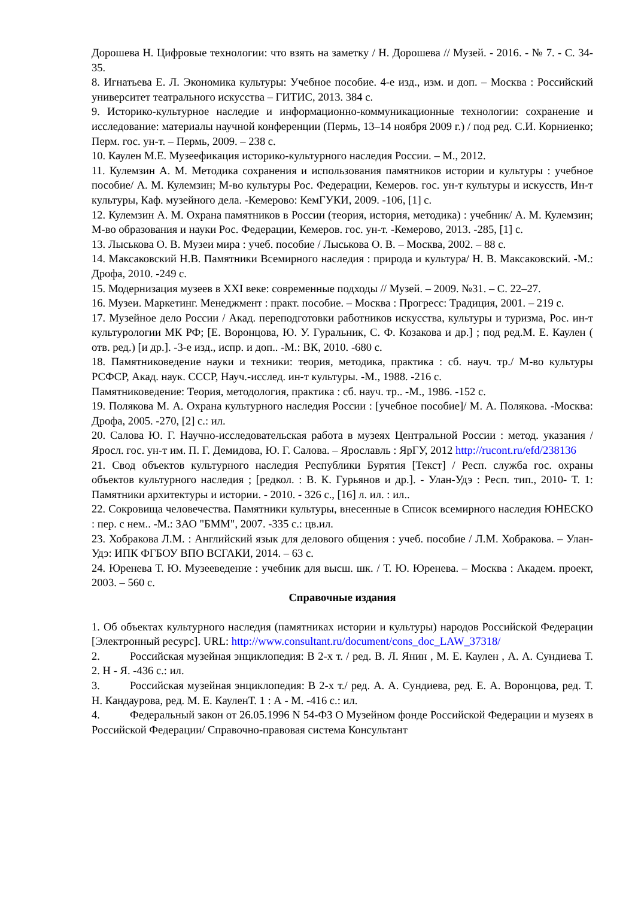Дорошева Н. Цифровые технологии: что взять на заметку / Н. Дорошева // Музей. - 2016. - № 7. - С. 34-35.
8. Игнатьева Е. Л. Экономика культуры: Учебное пособие. 4-е изд., изм. и доп. – Москва : Российский университет театрального искусства – ГИТИС, 2013. 384 с.
9. Историко-культурное наследие и информационно-коммуникационные технологии: сохранение и исследование: материалы научной конференции (Пермь, 13–14 ноября 2009 г.) / под ред. С.И. Корниенко; Перм. гос. ун-т. – Пермь, 2009. – 238 с.
10. Каулен М.Е. Музеефикация историко-культурного наследия России. – М., 2012.
11. Кулемзин А. М. Методика сохранения и использования памятников истории и культуры : учебное пособие/ А. М. Кулемзин; М-во культуры Рос. Федерации, Кемеров. гос. ун-т культуры и искусств, Ин-т культуры, Каф. музейного дела. -Кемерово: КемГУКИ, 2009. -106, [1] с.
12. Кулемзин А. М. Охрана памятников в России (теория, история, методика) : учебник/ А. М. Кулемзин; М-во образования и науки Рос. Федерации, Кемеров. гос. ун-т. -Кемерово, 2013. -285, [1] с.
13. Лыськова О. В. Музеи мира : учеб. пособие / Лыськова О. В. – Москва, 2002. – 88 с.
14. Максаковский Н.В. Памятники Всемирного наследия : природа и культура/ Н. В. Максаковский. -М.: Дрофа, 2010. -249 с.
15. Модернизация музеев в XXI веке: современные подходы // Музей. – 2009. №31. – С. 22–27.
16. Музеи. Маркетинг. Менеджмент : практ. пособие. – Москва : Прогресс: Традиция, 2001. – 219 с.
17. Музейное дело России / Акад. переподготовки работников искусства, культуры и туризма, Рос. ин-т культурологии МК РФ; [Е. Воронцова, Ю. У. Гуральник, С. Ф. Козакова и др.] ; под ред.М. Е. Каулен ( отв. ред.) [и др.]. -3-е изд., испр. и доп.. -М.: ВК, 2010. -680 с.
18. Памятниковедение науки и техники: теория, методика, практика : сб. науч. тр./ М-во культуры РСФСР, Акад. наук. СССР, Науч.-исслед. ин-т культуры. -М., 1988. -216 с.
Памятниковедение: Теория, методология, практика : сб. науч. тр.. -М., 1986. -152 с.
19. Полякова М. А. Охрана культурного наследия России : [учебное пособие]/ М. А. Полякова. -Москва: Дрофа, 2005. -270, [2] с.: ил.
20. Салова Ю. Г. Научно-исследовательская работа в музеях Центральной России : метод. указания / Яросл. гос. ун-т им. П. Г. Демидова, Ю. Г. Салова. – Ярославль : ЯрГУ, 2012 http://rucont.ru/efd/238136
21. Свод объектов культурного наследия Республики Бурятия [Текст] / Респ. служба гос. охраны объектов культурного наследия ; [редкол. : В. К. Гурьянов и др.]. - Улан-Удэ : Респ. тип., 2010- Т. 1: Памятники архитектуры и истории. - 2010. - 326 с., [16] л. ил. : ил..
22. Сокровища человечества. Памятники культуры, внесенные в Список всемирного наследия ЮНЕСКО : пер. с нем.. -М.: ЗАО "БММ", 2007. -335 с.: цв.ил.
23. Хобракова Л.М. : Английский язык для делового общения : учеб. пособие / Л.М. Хобракова. – Улан-Удэ: ИПК ФГБОУ ВПО ВСГАКИ, 2014. – 63 с.
24. Юренева Т. Ю. Музееведение : учебник для высш. шк. / Т. Ю. Юренева. – Москва : Академ. проект, 2003. – 560 с.
Справочные издания
1. Об объектах культурного наследия (памятниках истории и культуры) народов Российской Федерации [Электронный ресурс]. URL: http://www.consultant.ru/document/cons_doc_LAW_37318/
2. Российская музейная энциклопедия: В 2-х т. / ред. В. Л. Янин , М. Е. Каулен , А. А. Сундиева Т. 2. Н - Я. -436 с.: ил.
3. Российская музейная энциклопедия: В 2-х т./ ред. А. А. Сундиева, ред. Е. А. Воронцова, ред. Т. Н. Кандаурова, ред. М. Е. КауленТ. 1 : А - М. -416 с.: ил.
4. Федеральный закон от 26.05.1996 N 54-ФЗ О Музейном фонде Российской Федерации и музеях в Российской Федерации/ Справочно-правовая система Консультант